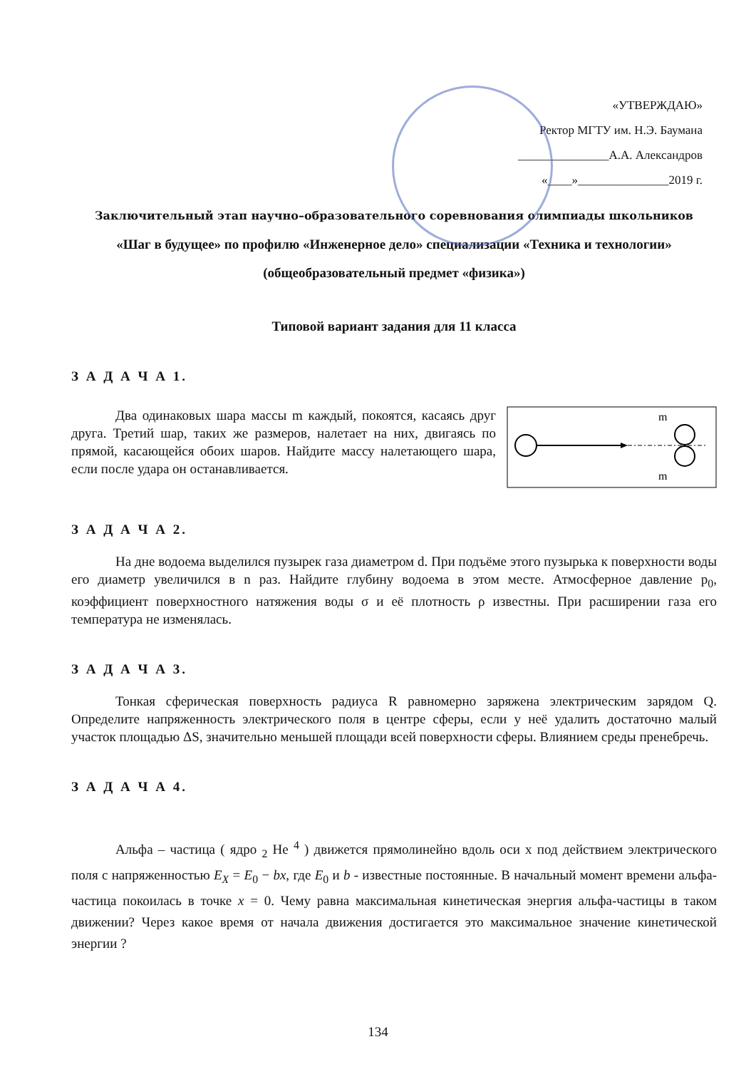«УТВЕРЖДАЮ»
Ректор МГТУ им. Н.Э. Баумана
_______________А.А. Александров
«____»_______________2019 г.
Заключительный этап научно–образовательного соревнования олимпиады школьников
«Шаг в будущее» по профилю «Инженерное дело» специализации «Техника и технологии»
(общеобразовательный предмет «физика»)
Типовой вариант задания для 11 класса
З А Д А Ч А 1.
Два одинаковых шара массы m каждый, покоятся, касаясь друг друга. Третий шар, таких же размеров, налетает на них, двигаясь по прямой, касающейся обоих шаров. Найдите массу налетающего шара, если после удара он останавливается.
m
m
З А Д А Ч А 2.
На дне водоема выделился пузырек газа диаметром d. При подъёме этого пузырька к поверхности воды его диаметр увеличился в n раз. Найдите глубину водоема в этом месте. Атмосферное давление p<sub>0</sub>, коэффициент поверхностного натяжения воды σ и её плотность ρ известны. При расширении газа его температура не изменялась.
З А Д А Ч А 3.
Тонкая сферическая поверхность радиуса R равномерно заряжена электрическим зарядом Q. Определите напряженность электрического поля в центре сферы, если у неё удалить достаточно малый участок площадью ΔS, значительно меньшей площади всей поверхности сферы. Влиянием среды пренебречь.
З А Д А Ч А 4.
Альфа – частица ( ядро <sub>2</sub> He <sup>4</sup> ) движется прямолинейно вдоль оси x под действием электрического поля с напряженностью E<sub>X</sub> = E<sub>0</sub> − bx, где E<sub>0</sub> и b - известные постоянные. В начальный момент времени альфа-частица покоилась в точке x = 0. Чему равна максимальная кинетическая энергия альфа-частицы в таком движении? Через какое время от начала движения достигается это максимальное значение кинетической энергии ?
134